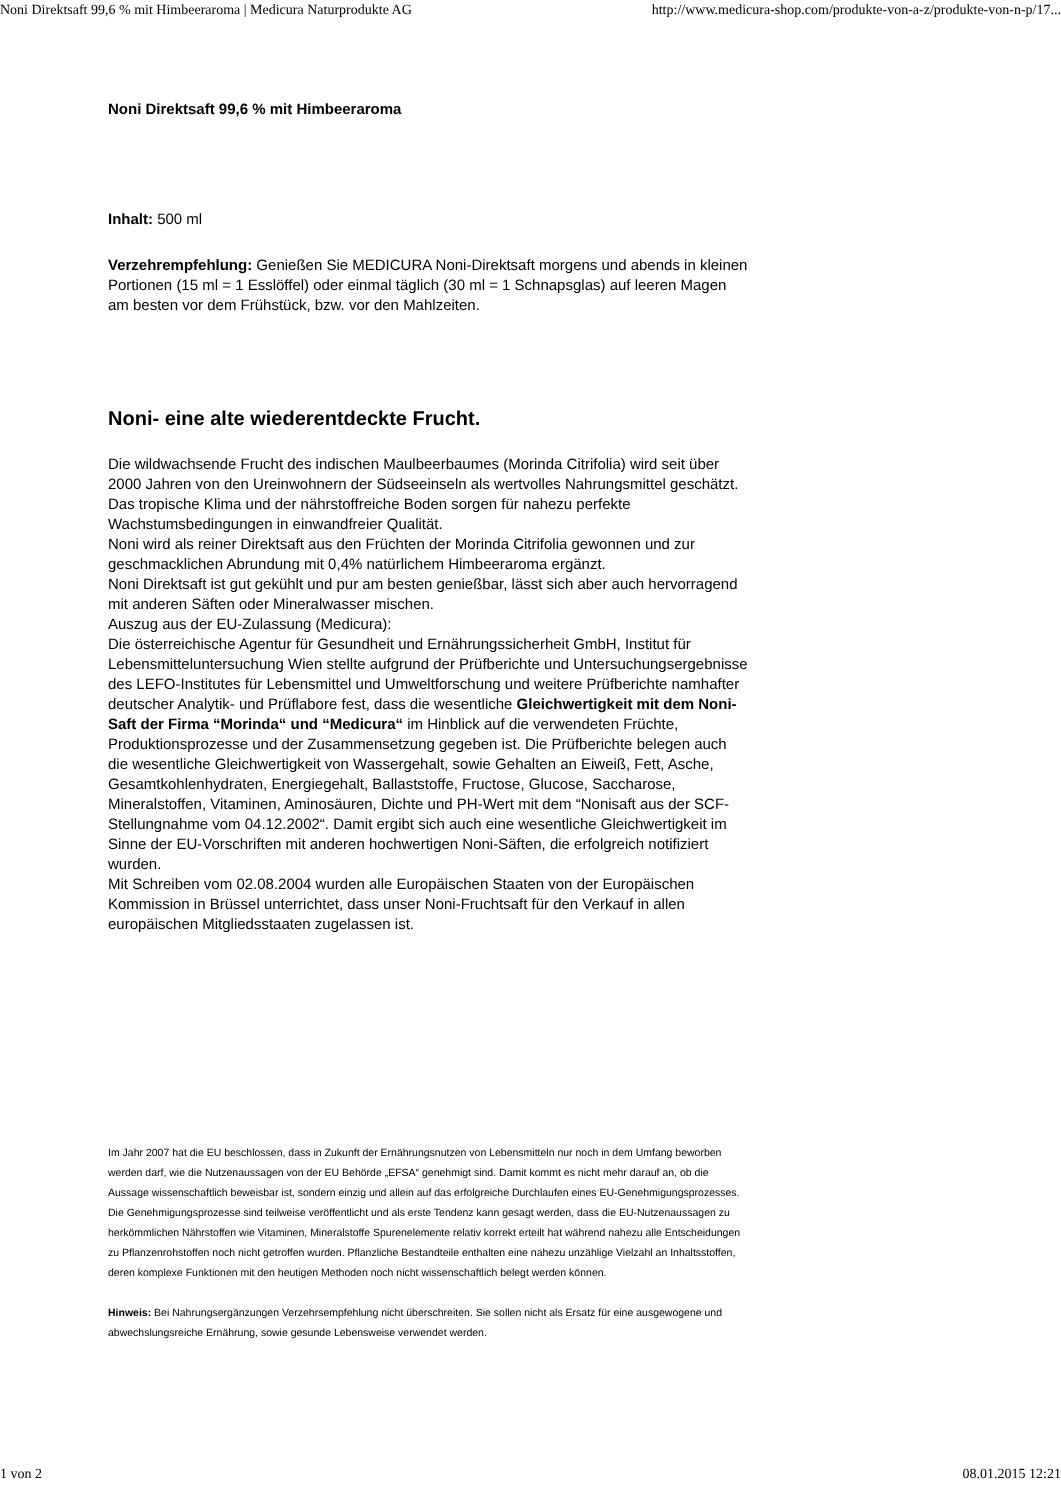Noni Direktsaft 99,6 % mit Himbeeraroma | Medicura Naturprodukte AG http://www.medicura-shop.com/produkte-von-a-z/produkte-von-n-p/17...
Noni Direktsaft 99,6 % mit Himbeeraroma
Inhalt: 500 ml
Verzehrempfehlung: Genießen Sie MEDICURA Noni-Direktsaft morgens und abends in kleinen Portionen (15 ml = 1 Esslöffel) oder einmal täglich (30 ml = 1 Schnapsglas) auf leeren Magen am besten vor dem Frühstück, bzw. vor den Mahlzeiten.
Noni- eine alte wiederentdeckte Frucht.
Die wildwachsende Frucht des indischen Maulbeerbaumes (Morinda Citrifolia) wird seit über 2000 Jahren von den Ureinwohnern der Südseeinseln als wertvolles Nahrungsmittel geschätzt. Das tropische Klima und der nährstoffreiche Boden sorgen für nahezu perfekte Wachstumsbedingungen in einwandfreier Qualität.
Noni wird als reiner Direktsaft aus den Früchten der Morinda Citrifolia gewonnen und zur geschmacklichen Abrundung mit 0,4% natürlichem Himbeeraroma ergänzt.
Noni Direktsaft ist gut gekühlt und pur am besten genießbar, lässt sich aber auch hervorragend mit anderen Säften oder Mineralwasser mischen.
Auszug aus der EU-Zulassung (Medicura):
Die österreichische Agentur für Gesundheit und Ernährungssicherheit GmbH, Institut für Lebensmitteluntersuchung Wien stellte aufgrund der Prüfberichte und Untersuchungsergebnisse des LEFO-Institutes für Lebensmittel und Umweltforschung und weitere Prüfberichte namhafter deutscher Analytik- und Prüflabore fest, dass die wesentliche Gleichwertigkeit mit dem Noni-Saft der Firma “Morinda“ und “Medicura“ im Hinblick auf die verwendeten Früchte, Produktionsprozesse und der Zusammensetzung gegeben ist. Die Prüfberichte belegen auch die wesentliche Gleichwertigkeit von Wassergehalt, sowie Gehalten an Eiweiß, Fett, Asche, Gesamtkohlenhydraten, Energiegehalt, Ballaststoffe, Fructose, Glucose, Saccharose, Mineralstoffen, Vitaminen, Aminosäuren, Dichte und PH-Wert mit dem “Nonisaft aus der SCF-Stellungnahme vom 04.12.2002“. Damit ergibt sich auch eine wesentliche Gleichwertigkeit im Sinne der EU-Vorschriften mit anderen hochwertigen Noni-Säften, die erfolgreich notifiziert wurden.
Mit Schreiben vom 02.08.2004 wurden alle Europäischen Staaten von der Europäischen Kommission in Brüssel unterrichtet, dass unser Noni-Fruchtsaft für den Verkauf in allen europäischen Mitgliedsstaaten zugelassen ist.
Im Jahr 2007 hat die EU beschlossen, dass in Zukunft der Ernährungsnutzen von Lebensmitteln nur noch in dem Umfang beworben werden darf, wie die Nutzenaussagen von der EU Behörde „EFSA“ genehmigt sind. Damit kommt es nicht mehr darauf an, ob die Aussage wissenschaftlich beweisbar ist, sondern einzig und allein auf das erfolgreiche Durchlaufen eines EU-Genehmigungsprozesses. Die Genehmigungsprozesse sind teilweise veröffentlicht und als erste Tendenz kann gesagt werden, dass die EU-Nutzenaussagen zu herkömmlichen Nährstoffen wie Vitaminen, Mineralstoffe Spurenelemente relativ korrekt erteilt hat während nahezu alle Entscheidungen zu Pflanzenrohstoffen noch nicht getroffen wurden. Pflanzliche Bestandteile enthalten eine nahezu unzählige Vielzahl an Inhaltsstoffen, deren komplexe Funktionen mit den heutigen Methoden noch nicht wissenschaftlich belegt werden können.
Hinweis: Bei Nahrungsergänzungen Verzehrsempfehlung nicht überschreiten. Sie sollen nicht als Ersatz für eine ausgewogene und abwechslungsreiche Ernährung, sowie gesunde Lebensweise verwendet werden.
1 von 2 08.01.2015 12:21